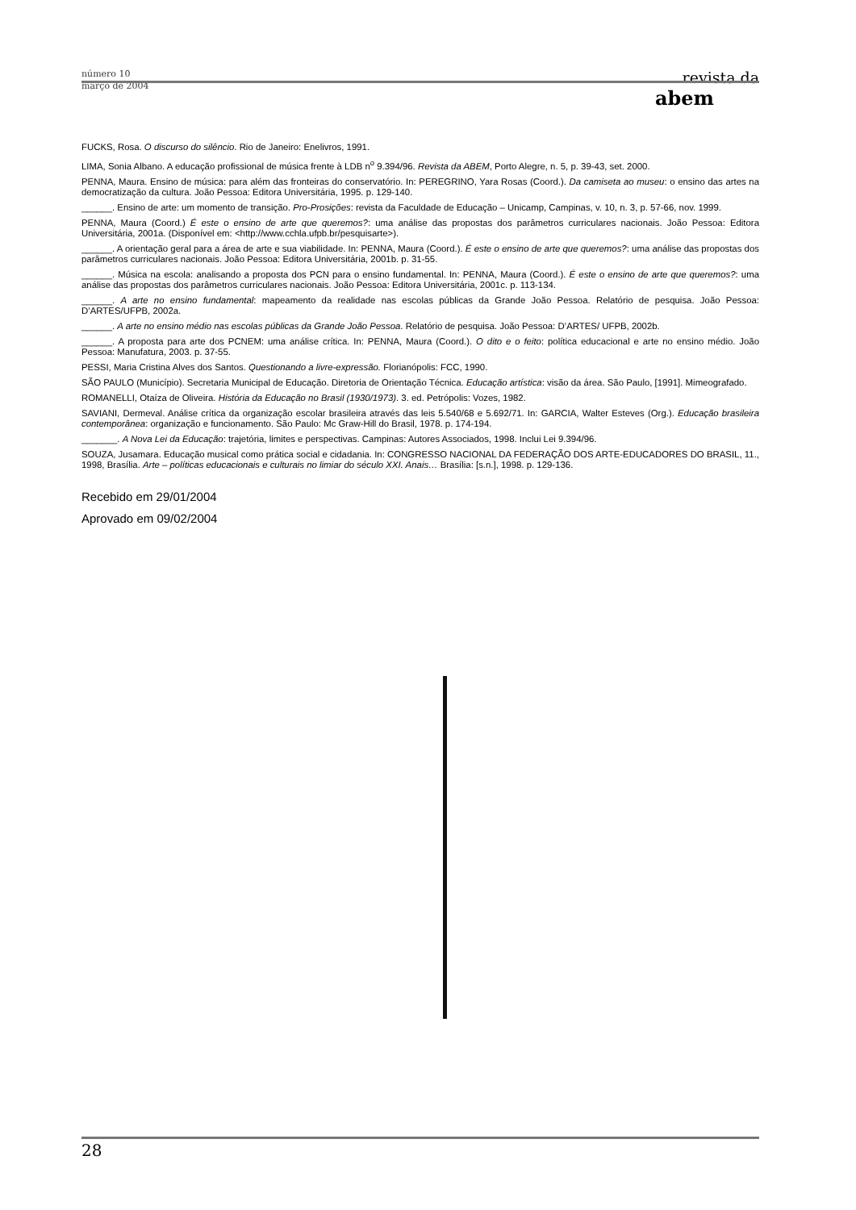número 10
março de 2004
revista da
abem
FUCKS, Rosa. O discurso do silêncio. Rio de Janeiro: Enelivros, 1991.
LIMA, Sonia Albano. A educação profissional de música frente à LDB n<sup>o</sup> 9.394/96. Revista da ABEM, Porto Alegre, n. 5, p. 39-43, set. 2000.
PENNA, Maura. Ensino de música: para além das fronteiras do conservatório. In: PEREGRINO, Yara Rosas (Coord.). Da camiseta ao museu: o ensino das artes na democratização da cultura. João Pessoa: Editora Universitária, 1995. p. 129-140.
______. Ensino de arte: um momento de transição. Pro-Prosições: revista da Faculdade de Educação – Unicamp, Campinas, v. 10, n. 3, p. 57-66, nov. 1999.
PENNA, Maura (Coord.) É este o ensino de arte que queremos?: uma análise das propostas dos parâmetros curriculares nacionais. João Pessoa: Editora Universitária, 2001a. (Disponível em: <http://www.cchla.ufpb.br/pesquisarte>).
______. A orientação geral para a área de arte e sua viabilidade. In: PENNA, Maura (Coord.). É este o ensino de arte que queremos?: uma análise das propostas dos parâmetros curriculares nacionais. João Pessoa: Editora Universitária, 2001b. p. 31-55.
______. Música na escola: analisando a proposta dos PCN para o ensino fundamental. In: PENNA, Maura (Coord.). É este o ensino de arte que queremos?: uma análise das propostas dos parâmetros curriculares nacionais. João Pessoa: Editora Universitária, 2001c. p. 113-134.
______. A arte no ensino fundamental: mapeamento da realidade nas escolas públicas da Grande João Pessoa. Relatório de pesquisa. João Pessoa: D’ARTES/UFPB, 2002a.
______. A arte no ensino médio nas escolas públicas da Grande João Pessoa. Relatório de pesquisa. João Pessoa: D’ARTES/ UFPB, 2002b.
______. A proposta para arte dos PCNEM: uma análise crítica. In: PENNA, Maura (Coord.). O dito e o feito: política educacional e arte no ensino médio. João Pessoa: Manufatura, 2003. p. 37-55.
PESSI, Maria Cristina Alves dos Santos. Questionando a livre-expressão. Florianópolis: FCC, 1990.
SÃO PAULO (Município). Secretaria Municipal de Educação. Diretoria de Orientação Técnica. Educação artística: visão da área. São Paulo, [1991]. Mimeografado.
ROMANELLI, Otaíza de Oliveira. História da Educação no Brasil (1930/1973). 3. ed. Petrópolis: Vozes, 1982.
SAVIANI, Dermeval. Análise crítica da organização escolar brasileira através das leis 5.540/68 e 5.692/71. In: GARCIA, Walter Esteves (Org.). Educação brasileira contemporânea: organização e funcionamento. São Paulo: Mc Graw-Hill do Brasil, 1978. p. 174-194.
_______. A Nova Lei da Educação: trajetória, limites e perspectivas. Campinas: Autores Associados, 1998. Inclui Lei 9.394/96.
SOUZA, Jusamara. Educação musical como prática social e cidadania. In: CONGRESSO NACIONAL DA FEDERAÇÃO DOS ARTE-EDUCADORES DO BRASIL, 11., 1998, Brasília. Arte – políticas educacionais e culturais no limiar do século XXI. Anais… Brasília: [s.n.], 1998. p. 129-136.
Recebido em 29/01/2004
Aprovado em 09/02/2004
28